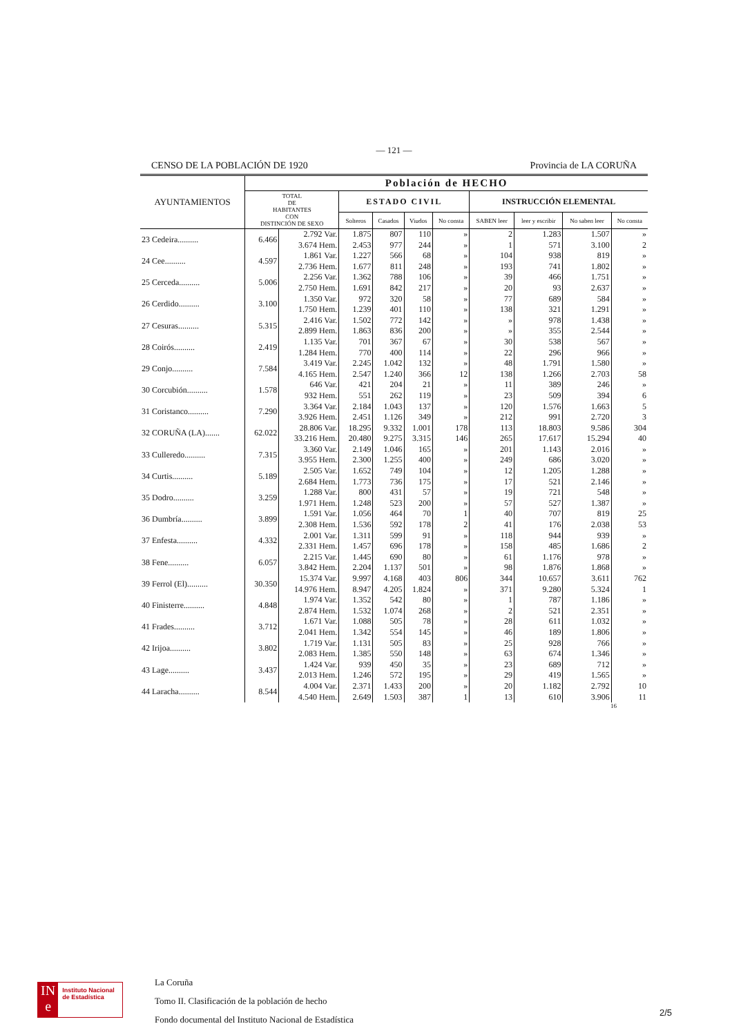— 121 —
CENSO DE LA POBLACIÓN DE 1920 Provincia de LA CORUÑA
| AYUNTAMIENTOS | Población de HECHO | | | | | | | | | |
| --- | --- | --- | --- | --- | --- | --- | --- | --- | --- | --- |
| | TOTAL DE HABITANTES CON DISTINCIÓN DE SEXO | | ESTADO CIVIL | | | | INSTRUCCIÓN ELEMENTAL | | | |
| | | | Solteros | Casados | Viudos | No consta | SABEN leer | leer y escribir | No saben leer | No consta |
| 23 Cedeira.......... | 6.466 | 2.792 Var. | 1.875 | 807 | 110 | » | 2 | 1.283 | 1.507 | » |
| | | 3.674 Hem. | 2.453 | 977 | 244 | » | 1 | 571 | 3.100 | 2 |
| 24 Cee.......... | 4.597 | 1.861 Var. | 1.227 | 566 | 68 | » | 104 | 938 | 819 | » |
| | | 2.736 Hem. | 1.677 | 811 | 248 | » | 193 | 741 | 1.802 | » |
| 25 Cerceda.......... | 5.006 | 2.256 Var. | 1.362 | 788 | 106 | » | 39 | 466 | 1.751 | » |
| | | 2.750 Hem. | 1.691 | 842 | 217 | » | 20 | 93 | 2.637 | » |
| 26 Cerdido.......... | 3.100 | 1.350 Var. | 972 | 320 | 58 | » | 77 | 689 | 584 | » |
| | | 1.750 Hem. | 1.239 | 401 | 110 | » | 138 | 321 | 1.291 | » |
| 27 Cesuras.......... | 5.315 | 2.416 Var. | 1.502 | 772 | 142 | » | » | 978 | 1.438 | » |
| | | 2.899 Hem. | 1.863 | 836 | 200 | » | » | 355 | 2.544 | » |
| 28 Coirós.......... | 2.419 | 1.135 Var. | 701 | 367 | 67 | » | 30 | 538 | 567 | » |
| | | 1.284 Hem. | 770 | 400 | 114 | » | 22 | 296 | 966 | » |
| 29 Conjo.......... | 7.584 | 3.419 Var. | 2.245 | 1.042 | 132 | » | 48 | 1.791 | 1.580 | » |
| | | 4.165 Hem. | 2.547 | 1.240 | 366 | 12 | 138 | 1.266 | 2.703 | 58 |
| 30 Corcubión.......... | 1.578 | 646 Var. | 421 | 204 | 21 | » | 11 | 389 | 246 | » |
| | | 932 Hem. | 551 | 262 | 119 | » | 23 | 509 | 394 | 6 |
| 31 Coristanco.......... | 7.290 | 3.364 Var. | 2.184 | 1.043 | 137 | » | 120 | 1.576 | 1.663 | 5 |
| | | 3.926 Hem. | 2.451 | 1.126 | 349 | » | 212 | 991 | 2.720 | 3 |
| 32 CORUÑA (LA)....... | 62.022 | 28.806 Var. | 18.295 | 9.332 | 1.001 | 178 | 113 | 18.803 | 9.586 | 304 |
| | | 33.216 Hem. | 20.480 | 9.275 | 3.315 | 146 | 265 | 17.617 | 15.294 | 40 |
| 33 Culleredo.......... | 7.315 | 3.360 Var. | 2.149 | 1.046 | 165 | » | 201 | 1.143 | 2.016 | » |
| | | 3.955 Hem. | 2.300 | 1.255 | 400 | » | 249 | 686 | 3.020 | » |
| 34 Curtis.......... | 5.189 | 2.505 Var. | 1.652 | 749 | 104 | » | 12 | 1.205 | 1.288 | » |
| | | 2.684 Hem. | 1.773 | 736 | 175 | » | 17 | 521 | 2.146 | » |
| 35 Dodro.......... | 3.259 | 1.288 Var. | 800 | 431 | 57 | » | 19 | 721 | 548 | » |
| | | 1.971 Hem. | 1.248 | 523 | 200 | » | 57 | 527 | 1.387 | » |
| 36 Dumbría.......... | 3.899 | 1.591 Var. | 1.056 | 464 | 70 | 1 | 40 | 707 | 819 | 25 |
| | | 2.308 Hem. | 1.536 | 592 | 178 | 2 | 41 | 176 | 2.038 | 53 |
| 37 Enfesta.......... | 4.332 | 2.001 Var. | 1.311 | 599 | 91 | » | 118 | 944 | 939 | » |
| | | 2.331 Hem. | 1.457 | 696 | 178 | » | 158 | 485 | 1.686 | 2 |
| 38 Fene.......... | 6.057 | 2.215 Var. | 1.445 | 690 | 80 | » | 61 | 1.176 | 978 | » |
| | | 3.842 Hem. | 2.204 | 1.137 | 501 | » | 98 | 1.876 | 1.868 | » |
| 39 Ferrol (El).......... | 30.350 | 15.374 Var. | 9.997 | 4.168 | 403 | 806 | 344 | 10.657 | 3.611 | 762 |
| | | 14.976 Hem. | 8.947 | 4.205 | 1.824 | » | 371 | 9.280 | 5.324 | 1 |
| 40 Finisterre.......... | 4.848 | 1.974 Var. | 1.352 | 542 | 80 | » | 1 | 787 | 1.186 | » |
| | | 2.874 Hem. | 1.532 | 1.074 | 268 | » | 2 | 521 | 2.351 | » |
| 41 Frades.......... | 3.712 | 1.671 Var. | 1.088 | 505 | 78 | » | 28 | 611 | 1.032 | » |
| | | 2.041 Hem. | 1.342 | 554 | 145 | » | 46 | 189 | 1.806 | » |
| 42 Irijoa.......... | 3.802 | 1.719 Var. | 1.131 | 505 | 83 | » | 25 | 928 | 766 | » |
| | | 2.083 Hem. | 1.385 | 550 | 148 | » | 63 | 674 | 1.346 | » |
| 43 Lage.......... | 3.437 | 1.424 Var. | 939 | 450 | 35 | » | 23 | 689 | 712 | » |
| | | 2.013 Hem. | 1.246 | 572 | 195 | » | 29 | 419 | 1.565 | » |
| 44 Laracha.......... | 8.544 | 4.004 Var. | 2.371 | 1.433 | 200 | » | 20 | 1.182 | 2.792 | 10 |
| | | 4.540 Hem. | 2.649 | 1.503 | 387 | 1 | 13 | 610 | 3.906 | 11 |
16
IN
e
Instituto Nacional de Estadística
La Coruña
Tomo II. Clasificación de la población de hecho
Fondo documental del Instituto Nacional de Estadística
2/5